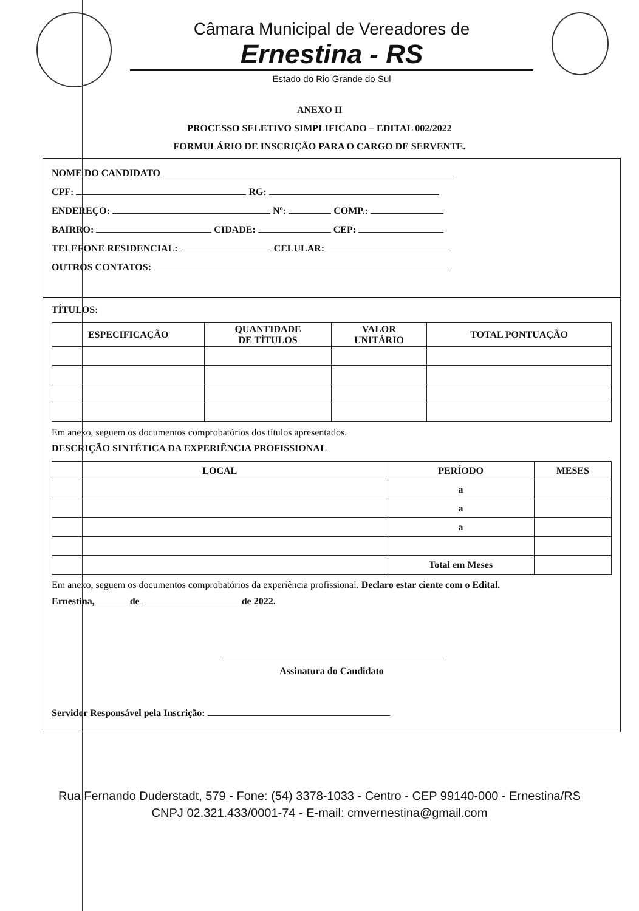Câmara Municipal de Vereadores de
Ernestina - RS
Estado do Rio Grande do Sul
ANEXO II
PROCESSO SELETIVO SIMPLIFICADO – EDITAL 002/2022
FORMULÁRIO DE INSCRIÇÃO PARA O CARGO DE SERVENTE.
NOME DO CANDIDATO
CPF: RG:
ENDEREÇO: Nº: COMP.:
BAIRRO: CIDADE: CEP:
TELEFONE RESIDENCIAL: CELULAR:
OUTROS CONTATOS:
TÍTULOS:
| ESPECIFICAÇÃO | QUANTIDADE DE TÍTULOS | VALOR UNITÁRIO | TOTAL PONTUAÇÃO |
| --- | --- | --- | --- |
Em anexo, seguem os documentos comprobatórios dos títulos apresentados.
DESCRIÇÃO SINTÉTICA DA EXPERIÊNCIA PROFISSIONAL
| LOCAL | PERÍODO | MESES |
| --- | --- | --- |
| | a | |
| | a | |
| | a | |
| | Total em Meses | |
Em anexo, seguem os documentos comprobatórios da experiência profissional. Declaro estar ciente com o Edital.
Ernestina, de de 2022.
Assinatura do Candidato
Servidor Responsável pela Inscrição:
Rua Fernando Duderstadt, 579 - Fone: (54) 3378-1033 - Centro - CEP 99140-000 - Ernestina/RS
CNPJ 02.321.433/0001-74 - E-mail: cmvernestina@gmail.com